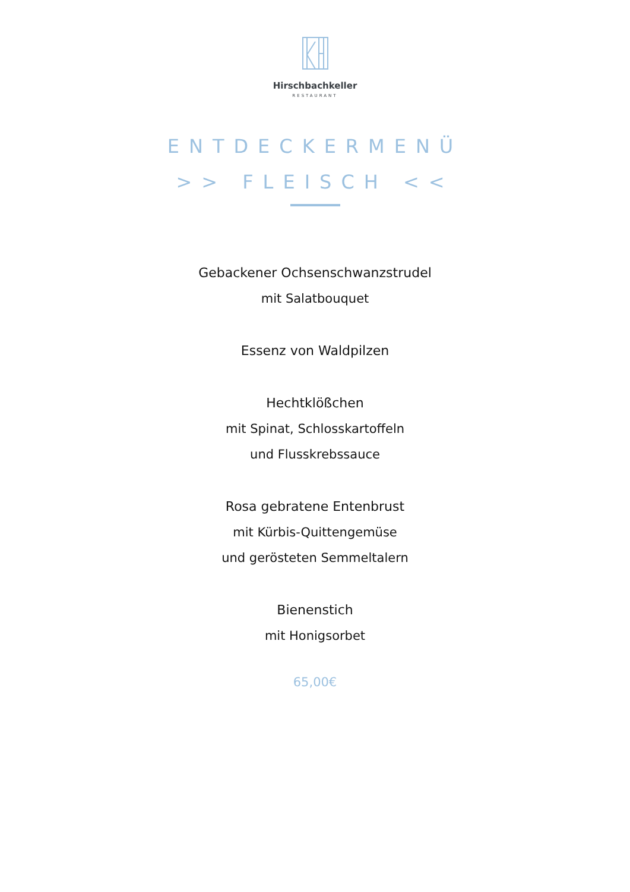Hirschbachkeller
RESTAURANT
ENTDECKERMENÜ
>> FLEISCH <<
Gebackener Ochsenschwanzstrudel
mit Salatbouquet
Essenz von Waldpilzen
Hechtklößchen
mit Spinat, Schlosskartoffeln
und Flusskrebssauce
Rosa gebratene Entenbrust
mit Kürbis-Quittengemüse
und gerösteten Semmeltalern
Bienenstich
mit Honigsorbet
65,00€